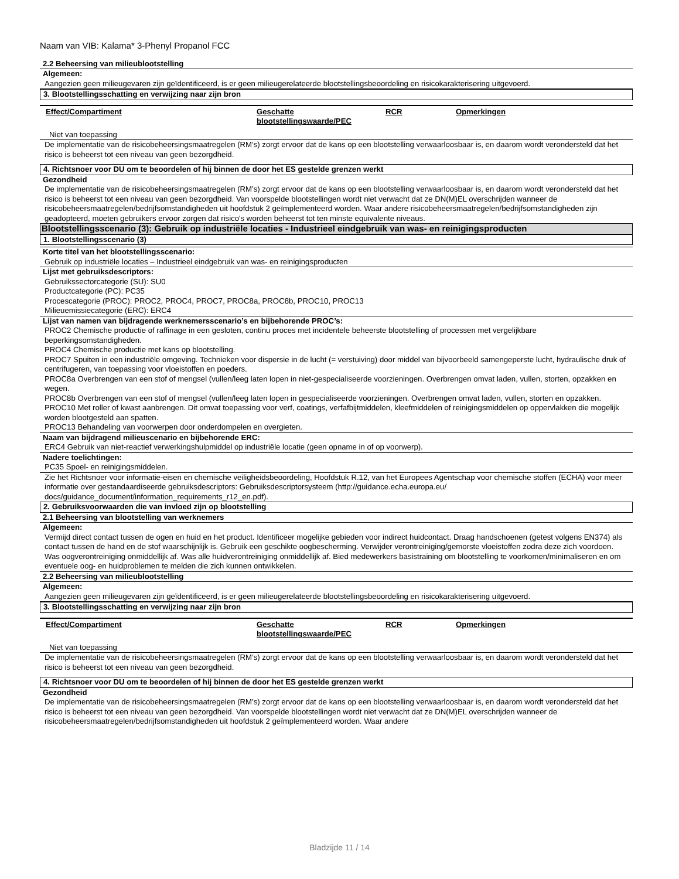Naam van VIB: Kalama* 3-Phenyl Propanol FCC
2.2 Beheersing van milieublootstelling
Algemeen:
Aangezien geen milieugevaren zijn geïdentificeerd, is er geen milieugerelateerde blootstellingsbeoordeling en risicokarakterisering uitgevoerd.
3. Blootstellingsschatting en verwijzing naar zijn bron
| Effect/Compartiment | Geschatte blootstellingswaarde/PEC | RCR | Opmerkingen |
| --- | --- | --- | --- |
Niet van toepassing
De implementatie van de risicobeheersingsmaatregelen (RM’s) zorgt ervoor dat de kans op een blootstelling verwaarloosbaar is, en daarom wordt verondersteld dat het risico is beheerst tot een niveau van geen bezorgdheid.
4. Richtsnoer voor DU om te beoordelen of hij binnen de door het ES gestelde grenzen werkt
Gezondheid
De implementatie van de risicobeheersingsmaatregelen (RM’s) zorgt ervoor dat de kans op een blootstelling verwaarloosbaar is, en daarom wordt verondersteld dat het risico is beheerst tot een niveau van geen bezorgdheid. Van voorspelde blootstellingen wordt niet verwacht dat ze DN(M)EL overschrijden wanneer de risicobeheersmaatregelen/bedrijfsomstandigheden uit hoofdstuk 2 geïmplementeerd worden. Waar andere risicobeheersmaatregelen/bedrijfsomstandigheden zijn geadopteerd, moeten gebruikers ervoor zorgen dat risico's worden beheerst tot ten minste equivalente niveaus.
Blootstellingsscenario (3): Gebruik op industriële locaties - Industrieel eindgebruik van was- en reinigingsproducten
1. Blootstellingsscenario (3)
Korte titel van het blootstellingsscenario:
Gebruik op industriële locaties – Industrieel eindgebruik van was- en reinigingsproducten
Lijst met gebruiksdescriptors:
Gebruikssectorcategorie (SU): SU0
Productcategorie (PC): PC35
Procescategorie (PROC): PROC2, PROC4, PROC7, PROC8a, PROC8b, PROC10, PROC13
Milieuemissiecategorie (ERC): ERC4
Lijst van namen van bijdragende werknemersscenario’s en bijbehorende PROC’s:
PROC2 Chemische productie of raffinage in een gesloten, continu proces met incidentele beheerste blootstelling of processen met vergelijkbare beperkingsomstandigheden.
PROC4 Chemische productie met kans op blootstelling.
PROC7 Spuiten in een industriële omgeving. Technieken voor dispersie in de lucht (= verstuiving) door middel van bijvoorbeeld samengeperste lucht, hydraulische druk of centrifugeren, van toepassing voor vloeistoffen en poeders.
PROC8a Overbrengen van een stof of mengsel (vullen/leeg laten lopen in niet-gespecialiseerde voorzieningen. Overbrengen omvat laden, vullen, storten, opzakken en wegen.
PROC8b Overbrengen van een stof of mengsel (vullen/leeg laten lopen in gespecialiseerde voorzieningen. Overbrengen omvat laden, vullen, storten en opzakken.
PROC10 Met roller of kwast aanbrengen. Dit omvat toepassing voor verf, coatings, verfafbijtmiddelen, kleefmiddelen of reinigingsmiddelen op oppervlakken die mogelijk worden blootgesteld aan spatten.
PROC13 Behandeling van voorwerpen door onderdompelen en overgieten.
Naam van bijdragend milieuscenario en bijbehorende ERC:
ERC4 Gebruik van niet-reactief verwerkingshulpmiddel op industriële locatie (geen opname in of op voorwerp).
Nadere toelichtingen:
PC35 Spoel- en reinigingsmiddelen.
Zie het Richtsnoer voor informatie-eisen en chemische veiligheidsbeoordeling, Hoofdstuk R.12, van het Europees Agentschap voor chemische stoffen (ECHA) voor meer informatie over gestandaardiseerde gebruiksdescriptors: Gebruiksdescriptorsysteem (http://guidance.echa.europa.eu/ docs/guidance_document/information_requirements_r12_en.pdf).
2. Gebruiksvoorwaarden die van invloed zijn op blootstelling
2.1 Beheersing van blootstelling van werknemers
Algemeen:
Vermijd direct contact tussen de ogen en huid en het product. Identificeer mogelijke gebieden voor indirect huidcontact. Draag handschoenen (getest volgens EN374) als contact tussen de hand en de stof waarschijnlijk is. Gebruik een geschikte oogbescherming. Verwijder verontreiniging/gemorste vloeistoffen zodra deze zich voordoen. Was oogverontreiniging onmiddellijk af. Was alle huidverontreiniging onmiddellijk af. Bied medewerkers basistraining om blootstelling te voorkomen/minimaliseren en om eventuele oog- en huidproblemen te melden die zich kunnen ontwikkelen.
2.2 Beheersing van milieublootstelling
Algemeen:
Aangezien geen milieugevaren zijn geïdentificeerd, is er geen milieugerelateerde blootstellingsbeoordeling en risicokarakterisering uitgevoerd.
3. Blootstellingsschatting en verwijzing naar zijn bron
| Effect/Compartiment | Geschatte blootstellingswaarde/PEC | RCR | Opmerkingen |
| --- | --- | --- | --- |
Niet van toepassing
De implementatie van de risicobeheersingsmaatregelen (RM’s) zorgt ervoor dat de kans op een blootstelling verwaarloosbaar is, en daarom wordt verondersteld dat het risico is beheerst tot een niveau van geen bezorgdheid.
4. Richtsnoer voor DU om te beoordelen of hij binnen de door het ES gestelde grenzen werkt
Gezondheid
De implementatie van de risicobeheersingsmaatregelen (RM’s) zorgt ervoor dat de kans op een blootstelling verwaarloosbaar is, en daarom wordt verondersteld dat het risico is beheerst tot een niveau van geen bezorgdheid. Van voorspelde blootstellingen wordt niet verwacht dat ze DN(M)EL overschrijden wanneer de risicobeheersmaatregelen/bedrijfsomstandigheden uit hoofdstuk 2 geïmplementeerd worden. Waar andere
Bladzijde 11 / 14